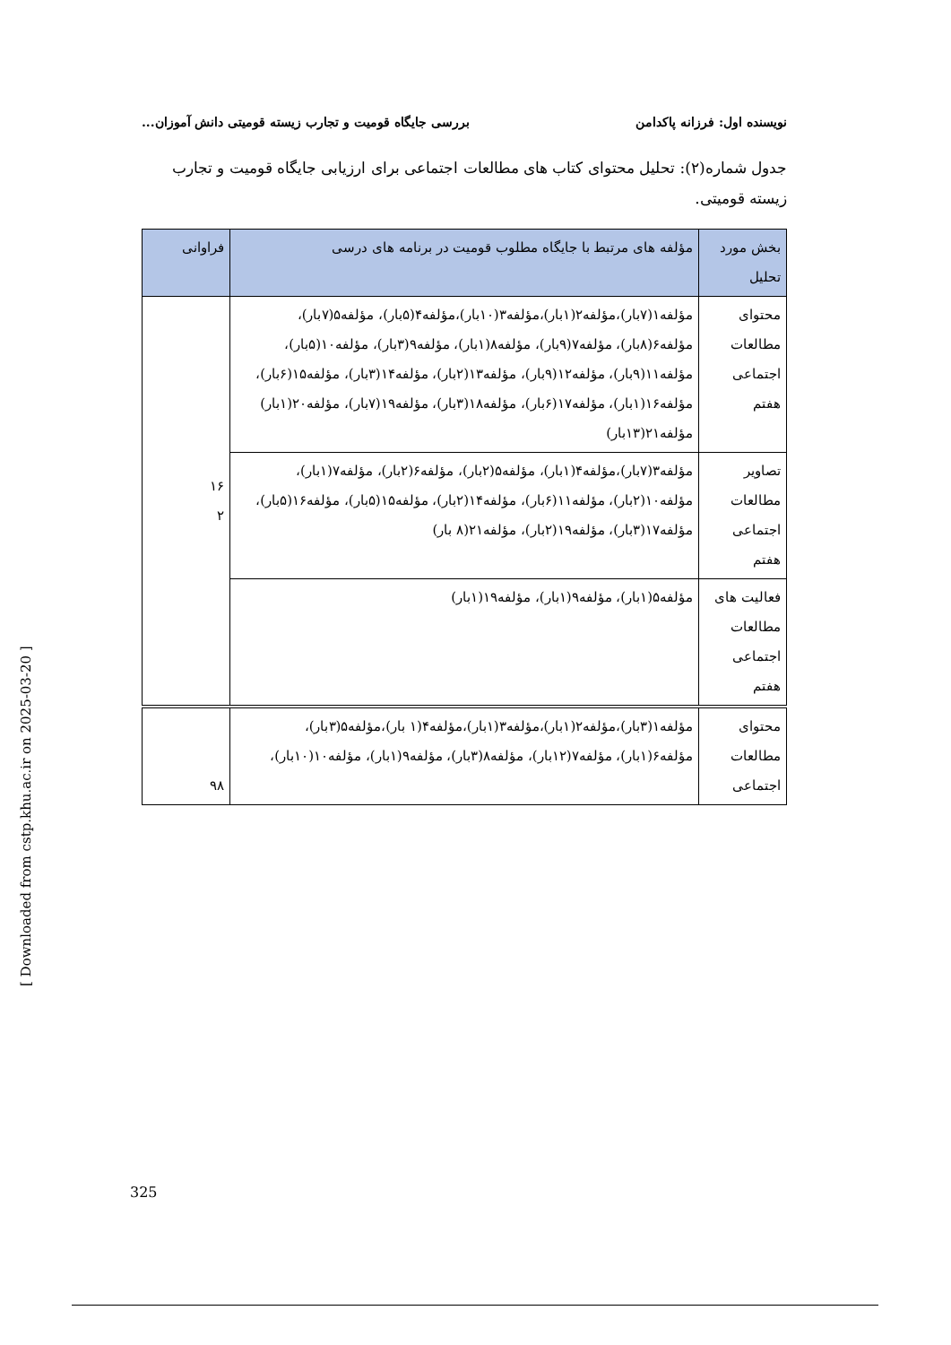نویسنده اول: فرزانه پاکدامن بررسی جایگاه قومیت و تجارب زیسته قومیتی دانش آموزان...
جدول شماره(۲): تحلیل محتوای کتاب های مطالعات اجتماعی برای ارزیابی جایگاه قومیت و تجارب زیسته قومیتی.
| بخش مورد تحلیل | مؤلفه های مرتبط با جایگاه مطلوب قومیت در برنامه های درسی | فراوانی |
| --- | --- | --- |
| محتوای مطالعات اجتماعی هفتم | مؤلفه۱(۷بار)،مؤلفه۲(۱بار)،مؤلفه۳(۱۰بار)،مؤلفه۴(۵بار)، مؤلفه۵(۷بار)، مؤلفه۶(۸بار)، مؤلفه۷(۹بار)، مؤلفه۸(۱بار)، مؤلفه۹(۳بار)، مؤلفه۱۰(۵بار)، مؤلفه۱۱(۹بار)، مؤلفه۱۲(۹بار)، مؤلفه۱۳(۲بار)، مؤلفه۱۴(۳بار)، مؤلفه۱۵(۶بار)، مؤلفه۱۶(۱بار)، مؤلفه۱۷(۶بار)، مؤلفه۱۸(۳بار)، مؤلفه۱۹(۷بار)، مؤلفه۲۰(۱بار) مؤلفه۲۱(۱۳بار) | ۱۶ ۲ |
| تصاویر مطالعات اجتماعی هفتم | مؤلفه۳(۷بار)،مؤلفه۴(۱بار)، مؤلفه۵(۲بار)، مؤلفه۶(۲بار)، مؤلفه۷(۱بار)، مؤلفه۱۰(۲بار)، مؤلفه۱۱(۶بار)، مؤلفه۱۴(۲بار)، مؤلفه۱۵(۵بار)، مؤلفه۱۶(۵بار)، مؤلفه۱۷(۳بار)، مؤلفه۱۹(۲بار)، مؤلفه۲۱(۸ بار) | |
| فعالیت های مطالعات اجتماعی هفتم | مؤلفه۵(۱بار)، مؤلفه۹(۱بار)، مؤلفه۱۹(۱بار) | |
| محتوای مطالعات اجتماعی | مؤلفه۱(۳بار)،مؤلفه۲(۱بار)،مؤلفه۳(۱بار)،مؤلفه۴(۱ بار)،مؤلفه۵(۳بار)، مؤلفه۶(۱بار)، مؤلفه۷(۱۲بار)، مؤلفه۸(۳بار)، مؤلفه۹(۱بار)، مؤلفه۱۰(۱۰بار)، | ۹۸ |
[ Downloaded from cstp.khu.ac.ir on 2025-03-20 ]
325